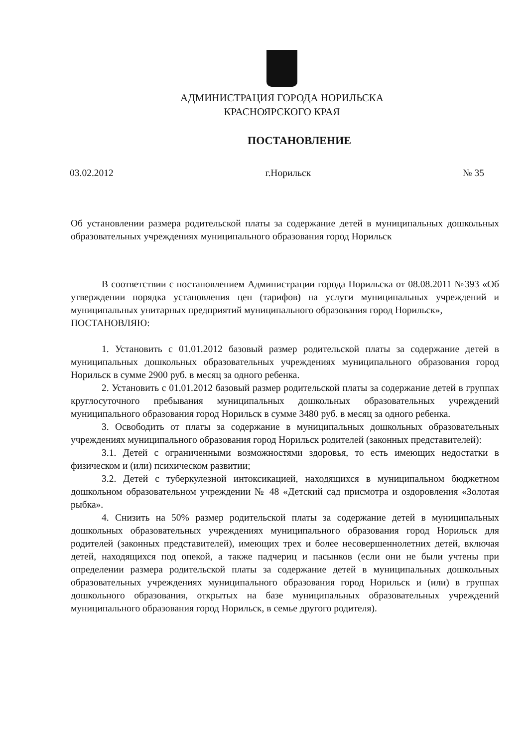АДМИНИСТРАЦИЯ ГОРОДА НОРИЛЬСКА
КРАСНОЯРСКОГО КРАЯ
ПОСТАНОВЛЕНИЕ
03.02.2012 г.Норильск № 35
Об установлении размера родительской платы за содержание детей в муниципальных дошкольных образовательных учреждениях муниципального образования город Норильск
В соответствии с постановлением Администрации города Норильска от 08.08.2011 №393 «Об утверждении порядка установления цен (тарифов) на услуги муниципальных учреждений и муниципальных унитарных предприятий муниципального образования город Норильск»,
ПОСТАНОВЛЯЮ:
1. Установить с 01.01.2012 базовый размер родительской платы за содержание детей в муниципальных дошкольных образовательных учреждениях муниципального образования город Норильск в сумме 2900 руб. в месяц за одного ребенка.
2. Установить с 01.01.2012 базовый размер родительской платы за содержание детей в группах круглосуточного пребывания муниципальных дошкольных образовательных учреждений муниципального образования город Норильск в сумме 3480 руб. в месяц за одного ребенка.
3. Освободить от платы за содержание в муниципальных дошкольных образовательных учреждениях муниципального образования город Норильск родителей (законных представителей):
3.1. Детей с ограниченными возможностями здоровья, то есть имеющих недостатки в физическом и (или) психическом развитии;
3.2. Детей с туберкулезной интоксикацией, находящихся в муниципальном бюджетном дошкольном образовательном учреждении № 48 «Детский сад присмотра и оздоровления «Золотая рыбка».
4. Снизить на 50% размер родительской платы за содержание детей в муниципальных дошкольных образовательных учреждениях муниципального образования город Норильск для родителей (законных представителей), имеющих трех и более несовершеннолетних детей, включая детей, находящихся под опекой, а также падчериц и пасынков (если они не были учтены при определении размера родительской платы за содержание детей в муниципальных дошкольных образовательных учреждениях муниципального образования город Норильск и (или) в группах дошкольного образования, открытых на базе муниципальных образовательных учреждений муниципального образования город Норильск, в семье другого родителя).